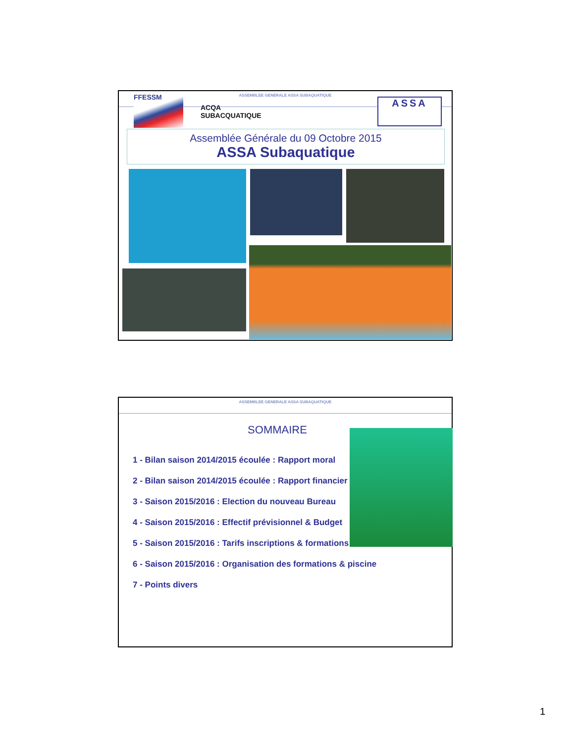ASSEMBLEE GENERALE ASSA SUBAQUATIQUE
FFESSM
ACQA
SUBACQUATIQUE
ASSA
Assemblée Générale du 09 Octobre 2015
ASSA Subaquatique
ASSEMBLEE GENERALE ASSA SUBAQUATIQUE
SOMMAIRE
1 - Bilan saison 2014/2015 écoulée : Rapport moral
2 - Bilan saison 2014/2015 écoulée : Rapport financier
3 - Saison 2015/2016 : Election du nouveau Bureau
4 - Saison 2015/2016 : Effectif prévisionnel & Budget
5 - Saison 2015/2016 : Tarifs inscriptions & formations
6 - Saison 2015/2016 : Organisation des formations & piscine
7 - Points divers
1